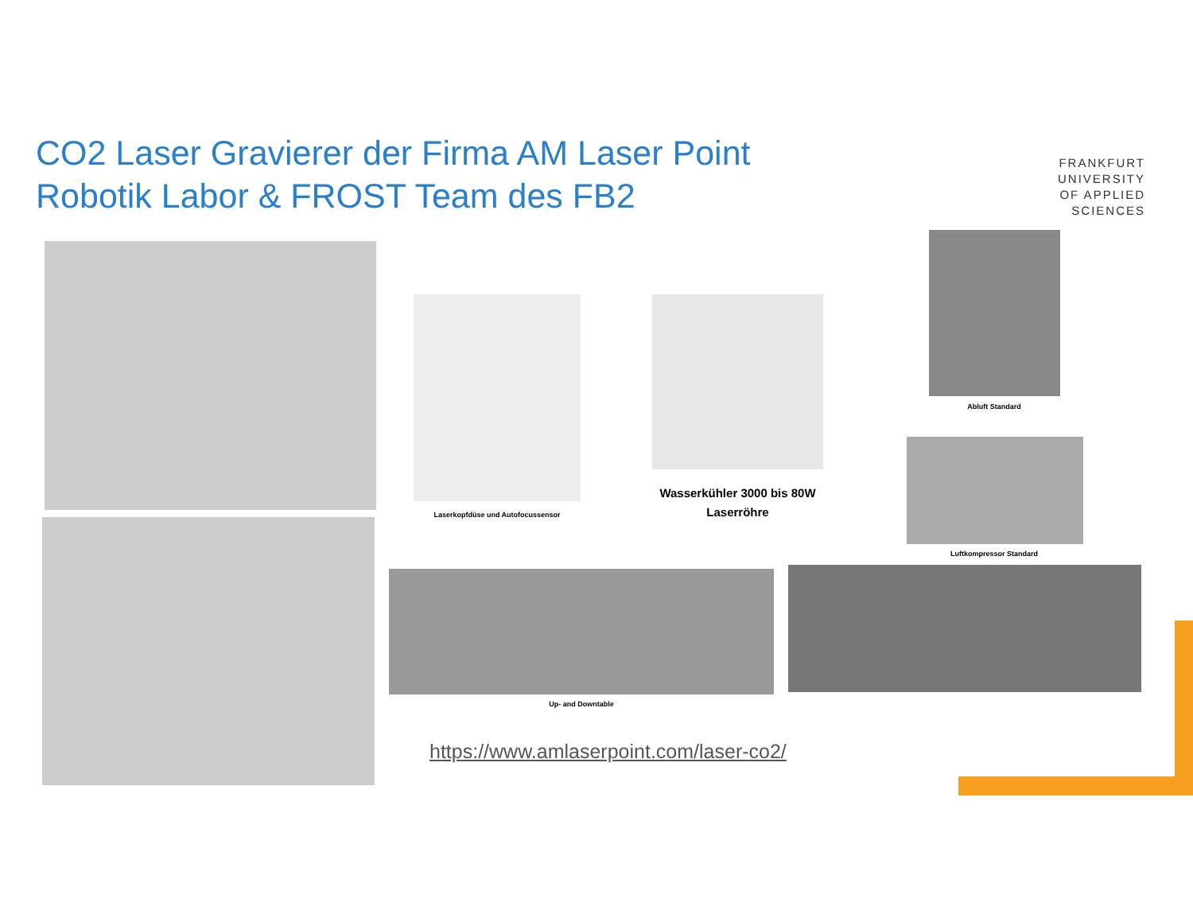CO2 Laser Gravierer der Firma AM Laser Point
Robotik Labor & FROST Team des FB2
FRANKFURT
UNIVERSITY
OF APPLIED SCIENCES
Laserkopfdüse und Autofocussensor
Wasserkühler 3000 bis 80W
Laserröhre
Abluft Standard
Luftkompressor Standard
Up- and Downtable
https://www.amlaserpoint.com/laser-co2/